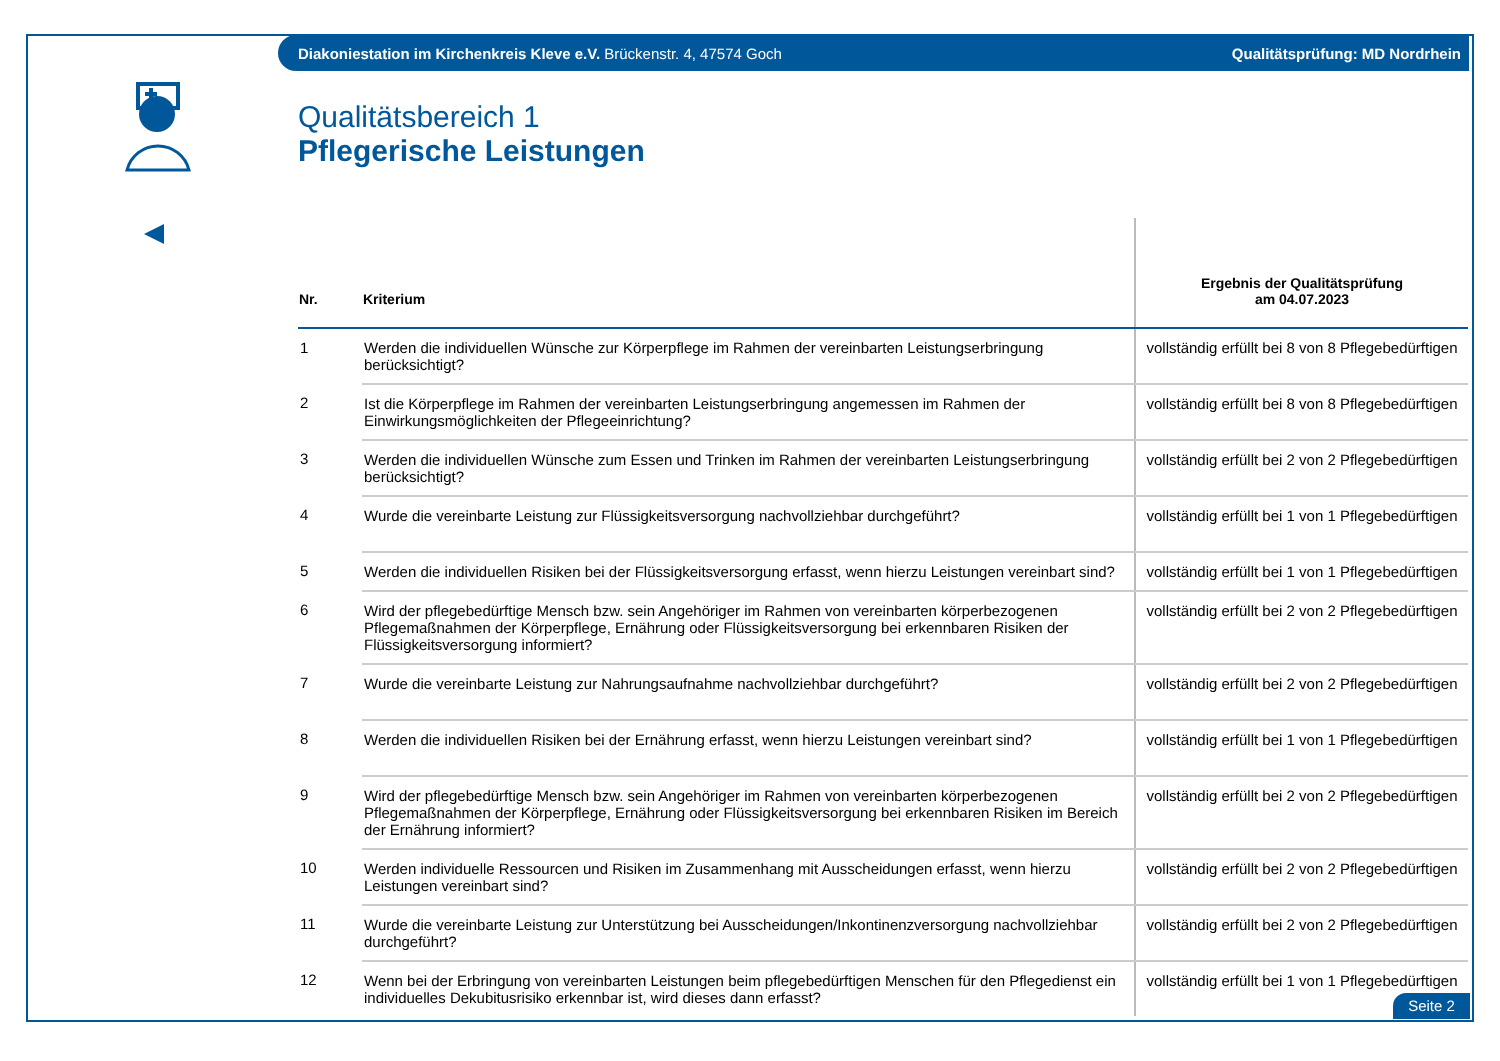Diakoniestation im Kirchenkreis Kleve e.V. Brückenstr. 4, 47574 Goch Qualitätsprüfung: MD Nordrhein
Qualitätsbereich 1
Pflegerische Leistungen
| Nr. | Kriterium | Ergebnis der Qualitätsprüfung am 04.07.2023 |
| --- | --- | --- |
| 1 | Werden die individuellen Wünsche zur Körperpflege im Rahmen der vereinbarten Leistungserbringung berücksichtigt? | vollständig erfüllt bei 8 von 8 Pflegebedürftigen |
| 2 | Ist die Körperpflege im Rahmen der vereinbarten Leistungserbringung angemessen im Rahmen der Einwirkungsmöglichkeiten der Pflegeeinrichtung? | vollständig erfüllt bei 8 von 8 Pflegebedürftigen |
| 3 | Werden die individuellen Wünsche zum Essen und Trinken im Rahmen der vereinbarten Leistungserbringung berücksichtigt? | vollständig erfüllt bei 2 von 2 Pflegebedürftigen |
| 4 | Wurde die vereinbarte Leistung zur Flüssigkeitsversorgung nachvollziehbar durchgeführt? | vollständig erfüllt bei 1 von 1 Pflegebedürftigen |
| 5 | Werden die individuellen Risiken bei der Flüssigkeitsversorgung erfasst, wenn hierzu Leistungen vereinbart sind? | vollständig erfüllt bei 1 von 1 Pflegebedürftigen |
| 6 | Wird der pflegebedürftige Mensch bzw. sein Angehöriger im Rahmen von vereinbarten körperbezogenen Pflegemaßnahmen der Körperpflege, Ernährung oder Flüssigkeitsversorgung bei erkennbaren Risiken der Flüssigkeitsversorgung informiert? | vollständig erfüllt bei 2 von 2 Pflegebedürftigen |
| 7 | Wurde die vereinbarte Leistung zur Nahrungsaufnahme nachvollziehbar durchgeführt? | vollständig erfüllt bei 2 von 2 Pflegebedürftigen |
| 8 | Werden die individuellen Risiken bei der Ernährung erfasst, wenn hierzu Leistungen vereinbart sind? | vollständig erfüllt bei 1 von 1 Pflegebedürftigen |
| 9 | Wird der pflegebedürftige Mensch bzw. sein Angehöriger im Rahmen von vereinbarten körperbezogenen Pflegemaßnahmen der Körperpflege, Ernährung oder Flüssigkeitsversorgung bei erkennbaren Risiken im Bereich der Ernährung informiert? | vollständig erfüllt bei 2 von 2 Pflegebedürftigen |
| 10 | Werden individuelle Ressourcen und Risiken im Zusammenhang mit Ausscheidungen erfasst, wenn hierzu Leistungen vereinbart sind? | vollständig erfüllt bei 2 von 2 Pflegebedürftigen |
| 11 | Wurde die vereinbarte Leistung zur Unterstützung bei Ausscheidungen/Inkontinenzversorgung nachvollziehbar durchgeführt? | vollständig erfüllt bei 2 von 2 Pflegebedürftigen |
| 12 | Wenn bei der Erbringung von vereinbarten Leistungen beim pflegebedürftigen Menschen für den Pflegedienst ein individuelles Dekubitusrisiko erkennbar ist, wird dieses dann erfasst? | vollständig erfüllt bei 1 von 1 Pflegebedürftigen |
Seite 2